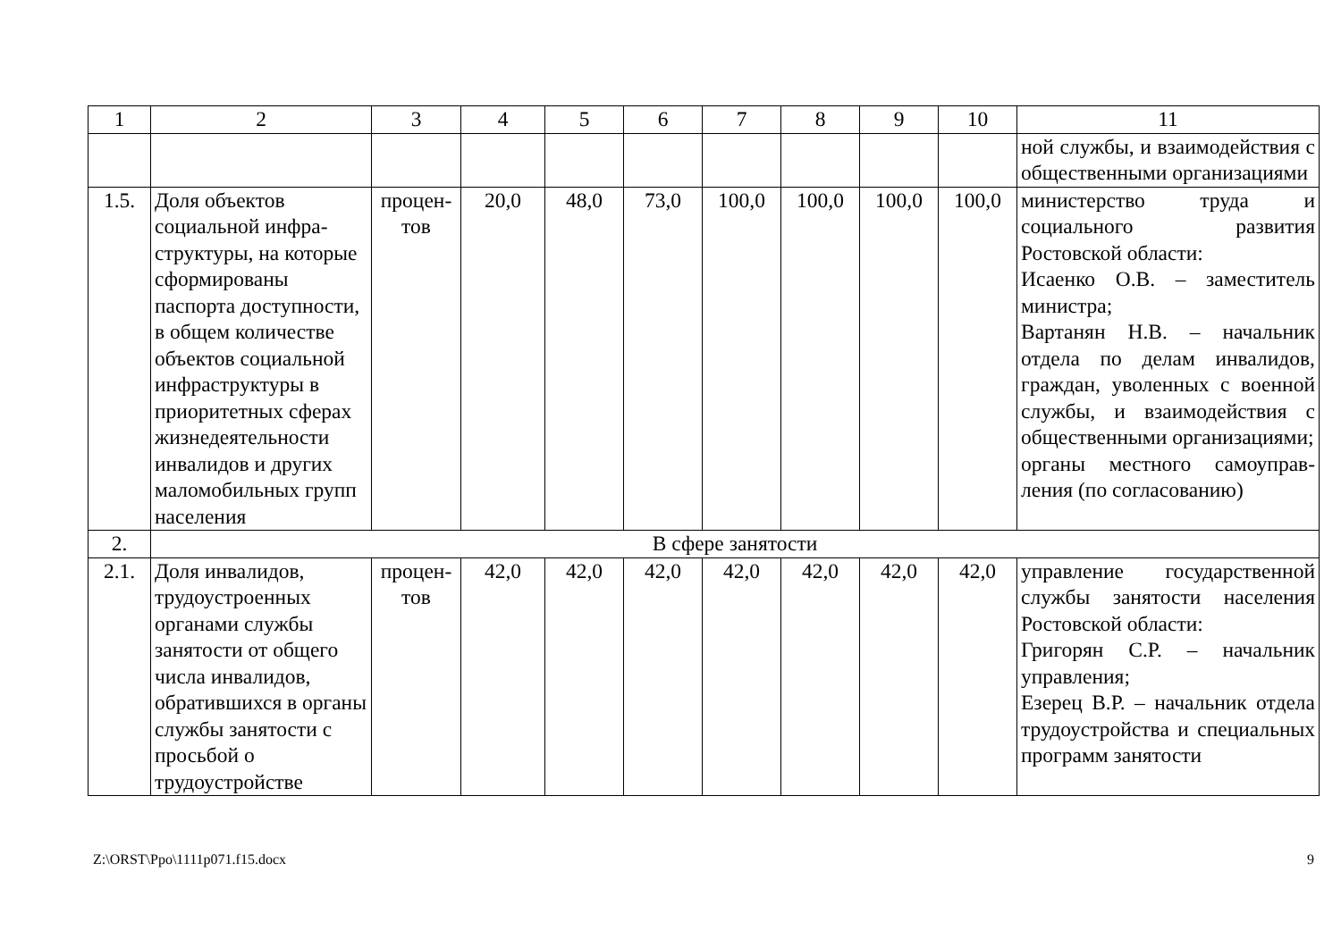| 1 | 2 | 3 | 4 | 5 | 6 | 7 | 8 | 9 | 10 | 11 |
| --- | --- | --- | --- | --- | --- | --- | --- | --- | --- | --- |
| | | | | | | | | | | ной службы, и взаимодей­ствия с общественными организациями |
| 1.5. | Доля объектов социальной инфра­структуры, на кото­рые сформированы паспорта доступ­ности, в общем коли­честве объектов социальной инфра­структуры в приори­тетных сферах жиз­недеятельности инвалидов и других маломобильных групп населения | процен­тов | 20,0 | 48,0 | 73,0 | 100,0 | 100,0 | 100,0 | 100,0 | министерство труда и социального развития Ростовской области: Исаенко О.В. – заместитель министра; Вартанян Н.В. – начальник отдела по делам инвалидов, граждан, уволенных с воен­ной службы, и взаимодей­ствия с общественными орга­низациями; органы местного самоуправ­ления (по согласованию) |
| 2. | В сфере занятости | | | | | | | | | |
| 2.1. | Доля инвалидов, трудоустроенных органами службы занятости от общего числа инвалидов, обратившихся в органы службы заня­тости с просьбой о трудоустройстве | процен­тов | 42,0 | 42,0 | 42,0 | 42,0 | 42,0 | 42,0 | 42,0 | управление государственной службы занятости населения Ростовской области: Григорян С.Р. – начальник управления; Езерец В.Р. – начальник отдела трудоустройства и специальных программ заня­тости |
Z:\ORST\Ppo\1111p071.f15.docx 9